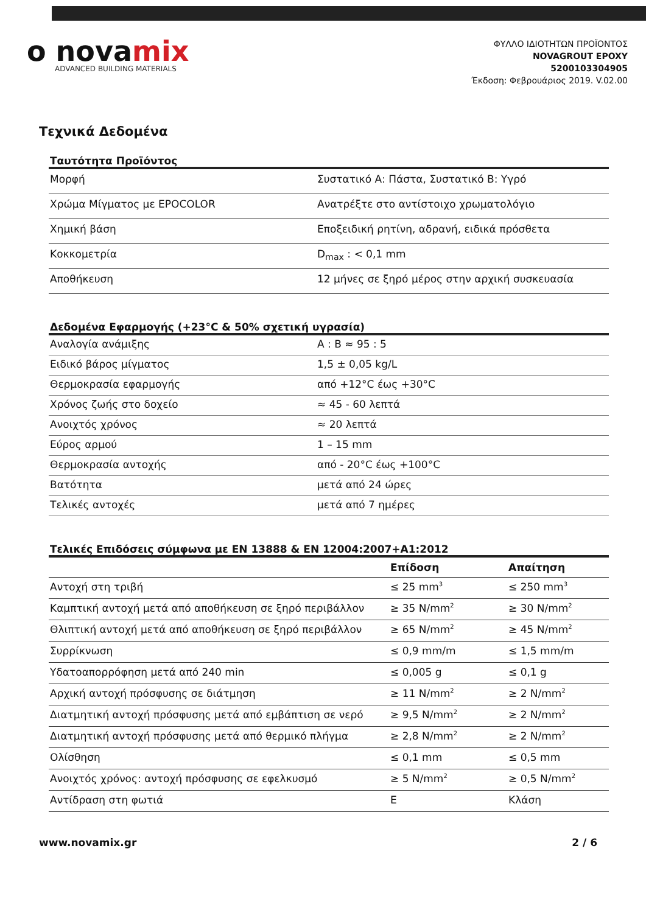o novamix
ADVANCED BUILDING MATERIALS
ΦΥΛΛΟ ΙΔΙΟΤΗΤΩΝ ΠΡΟΪΟΝΤΟΣ
NOVAGROUT EPOXY
5200103304905
Έκδοση: Φεβρουάριος 2019. V.02.00
Τεχνικά Δεδομένα
Ταυτότητα Προϊόντος
| Μορφή | Συστατικό Α: Πάστα, Συστατικό Β: Υγρό |
| Χρώμα Μίγματος με EPOCOLOR | Ανατρέξτε στο αντίστοιχο χρωματολόγιο |
| Χημική βάση | Εποξειδική ρητίνη, αδρανή, ειδικά πρόσθετα |
| Κοκκομετρία | D<sub>max</sub> : < 0,1 mm |
| Αποθήκευση | 12 μήνες σε ξηρό μέρος στην αρχική συσκευασία |
Δεδομένα Εφαρμογής (+23°C & 50% σχετική υγρασία)
| Αναλογία ανάμιξης | Α : Β ≈ 95 : 5 |
| Ειδικό βάρος μίγματος | 1,5 ± 0,05 kg/L |
| Θερμοκρασία εφαρμογής | από +12°C έως +30°C |
| Χρόνος ζωής στο δοχείο | ≈ 45 - 60 λεπτά |
| Ανοιχτός χρόνος | ≈ 20 λεπτά |
| Εύρος αρμού | 1 – 15 mm |
| Θερμοκρασία αντοχής | από - 20°C έως +100°C |
| Βατότητα | μετά από 24 ώρες |
| Τελικές αντοχές | μετά από 7 ημέρες |
Τελικές Επιδόσεις σύμφωνα με EN 13888 & EN 12004:2007+A1:2012
| | Επίδοση | Απαίτηση |
| --- | --- | --- |
| Αντοχή στη τριβή | ≤ 25 mm<sup>3</sup> | ≤ 250 mm<sup>3</sup> |
| Καμπτική αντοχή μετά από αποθήκευση σε ξηρό περιβάλλον | ≥ 35 N/mm<sup>2</sup> | ≥ 30 N/mm<sup>2</sup> |
| Θλιπτική αντοχή μετά από αποθήκευση σε ξηρό περιβάλλον | ≥ 65 N/mm<sup>2</sup> | ≥ 45 N/mm<sup>2</sup> |
| Συρρίκνωση | ≤ 0,9 mm/m | ≤ 1,5 mm/m |
| Υδατοαπορρόφηση μετά από 240 min | ≤ 0,005 g | ≤ 0,1 g |
| Αρχική αντοχή πρόσφυσης σε διάτμηση | ≥ 11 N/mm<sup>2</sup> | ≥ 2 N/mm<sup>2</sup> |
| Διατμητική αντοχή πρόσφυσης μετά από εμβάπτιση σε νερό | ≥ 9,5 N/mm<sup>2</sup> | ≥ 2 N/mm<sup>2</sup> |
| Διατμητική αντοχή πρόσφυσης μετά από θερμικό πλήγμα | ≥ 2,8 N/mm<sup>2</sup> | ≥ 2 N/mm<sup>2</sup> |
| Ολίσθηση | ≤ 0,1 mm | ≤ 0,5 mm |
| Ανοιχτός χρόνος: αντοχή πρόσφυσης σε εφελκυσμό | ≥ 5 N/mm<sup>2</sup> | ≥ 0,5 N/mm<sup>2</sup> |
| Αντίδραση στη φωτιά | E | Κλάση |
www.novamix.gr 2 / 6